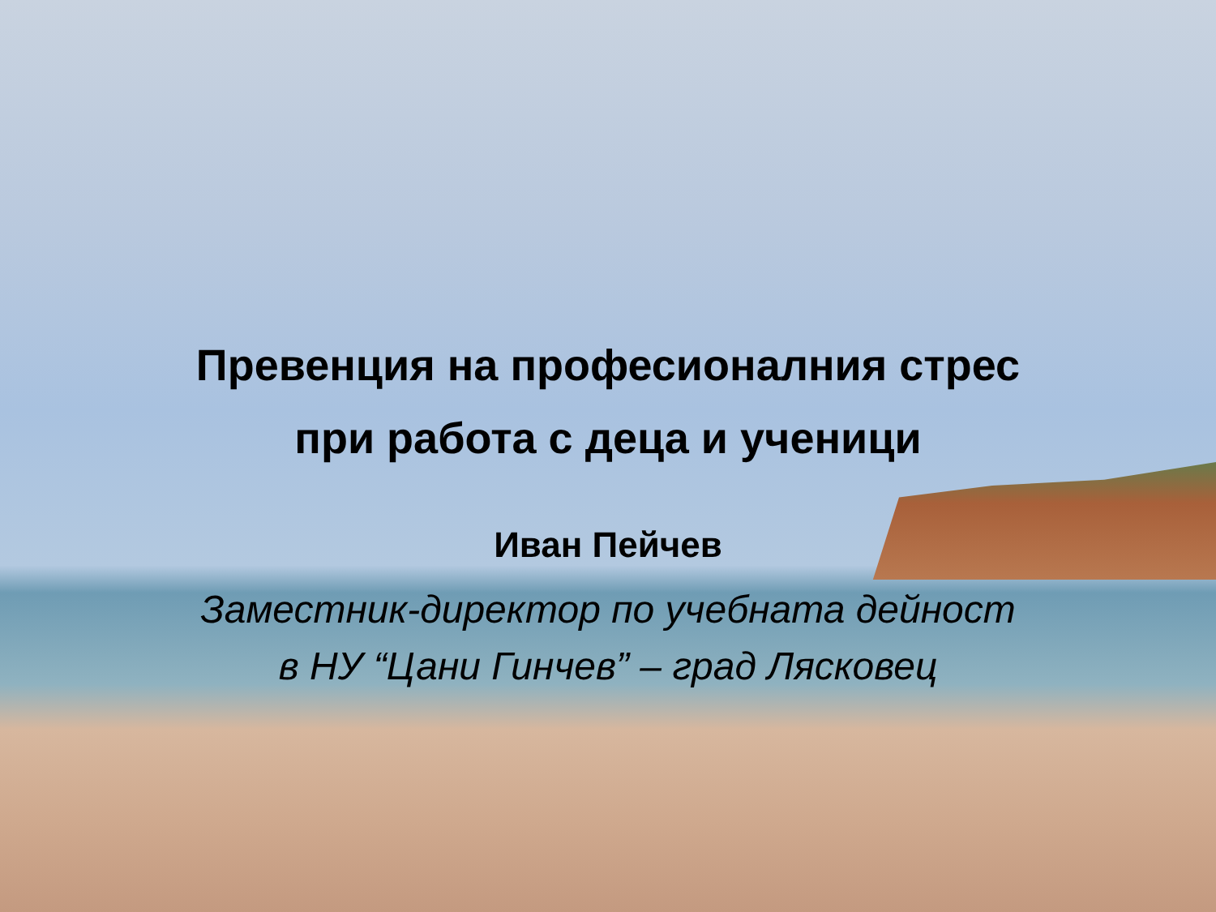Превенция на професионалния стрес
при работа с деца и ученици
Иван Пейчев
Заместник-директор по учебната дейност
в НУ “Цани Гинчев” – град Лясковец